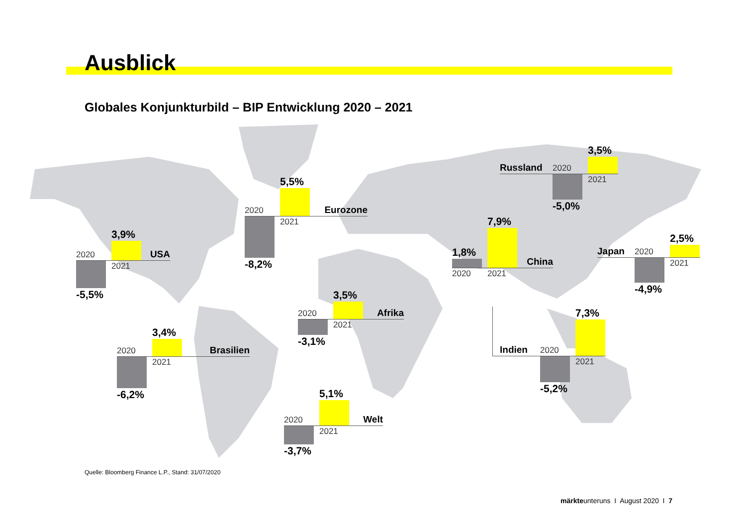Ausblick
Globales Konjunkturbild – BIP Entwicklung 2020 – 2021
Russland
2020
3,5%
-5,0%
2021
2020
5,5%
Eurozone
-8,2%
2021
1,8%
7,9%
China
2020 2021
2020
3,9%
USA
-5,5%
2021
Japan
2020
2,5%
-4,9%
2021
2020
3,5%
Afrika
-3,1%
2021
Indien
2020
7,3%
-5,2%
2021
2020
3,4%
Brasilien
-6,2%
2021
2020
5,1%
Welt
-3,7%
2021
Quelle: Bloomberg Finance L.P., Stand: 31/07/2020
märkteunteruns I August 2020 I 7